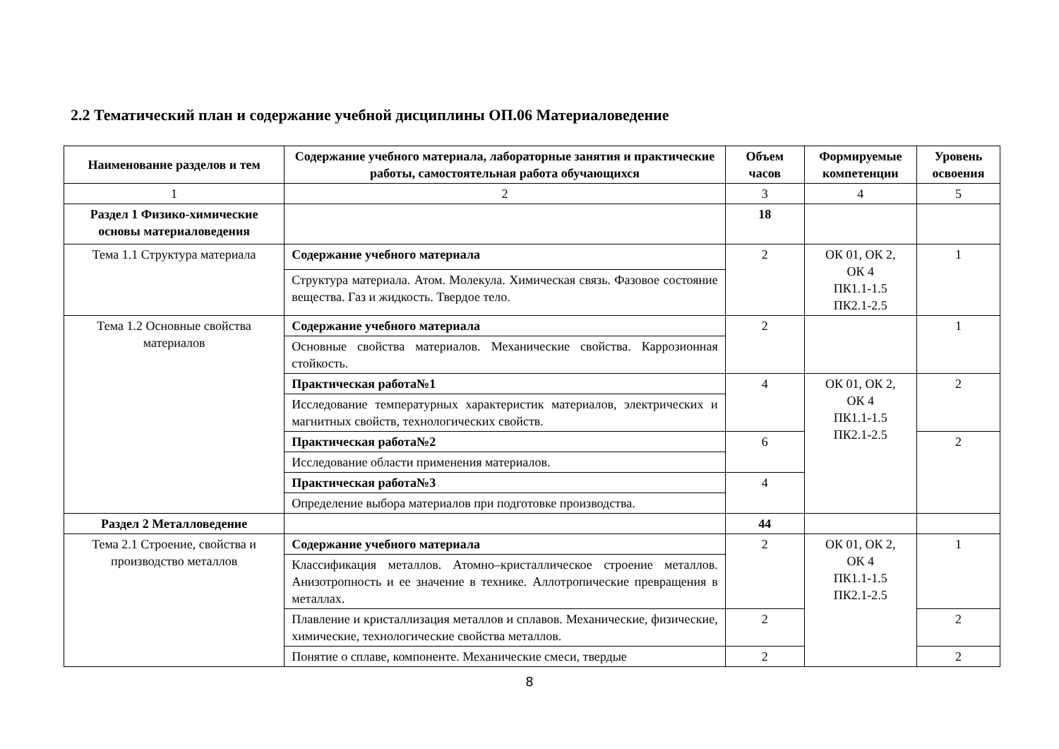2.2 Тематический план и содержание учебной дисциплины ОП.06 Материаловедение
| Наименование разделов и тем | Содержание учебного материала, лабораторные занятия и практические работы, самостоятельная работа обучающихся | Объем часов | Формируемые компетенции | Уровень освоения |
| --- | --- | --- | --- | --- |
| 1 | 2 | 3 | 4 | 5 |
| Раздел 1 Физико-химические основы материаловедения | | 18 | | |
| Тема 1.1 Структура материала | Содержание учебного материала | 2 | ОК 01, ОК 2, ОК 4 ПК1.1-1.5 ПК2.1-2.5 | 1 |
| | Структура материала. Атом. Молекула. Химическая связь. Фазовое состояние вещества. Газ и жидкость. Твердое тело. | | | |
| Тема 1.2 Основные свойства материалов | Содержание учебного материала | 2 | | 1 |
| | Основные свойства материалов. Механические свойства. Каррозионная стойкость. | | | |
| | Практическая работа№1 | 4 | ОК 01, ОК 2, ОК 4 ПК1.1-1.5 ПК2.1-2.5 | 2 |
| | Исследование температурных характеристик материалов, электрических и магнитных свойств, технологических свойств. | | | |
| | Практическая работа№2 | 6 | | 2 |
| | Исследование области применения материалов. | | | |
| | Практическая работа№3 | 4 | | |
| | Определение выбора материалов при подготовке производства. | | | |
| Раздел 2 Металловедение | | 44 | | |
| Тема 2.1 Строение, свойства и производство металлов | Содержание учебного материала | 2 | ОК 01, ОК 2, ОК 4 ПК1.1-1.5 ПК2.1-2.5 | 1 |
| | Классификация металлов. Атомно–кристаллическое строение металлов. Анизотропность и ее значение в технике. Аллотропические превращения в металлах. | | | |
| | Плавление и кристаллизация металлов и сплавов. Механические, физические, химические, технологические свойства металлов. | 2 | | 2 |
| | Понятие о сплаве, компоненте. Механические смеси, твердые | 2 | | 2 |
8